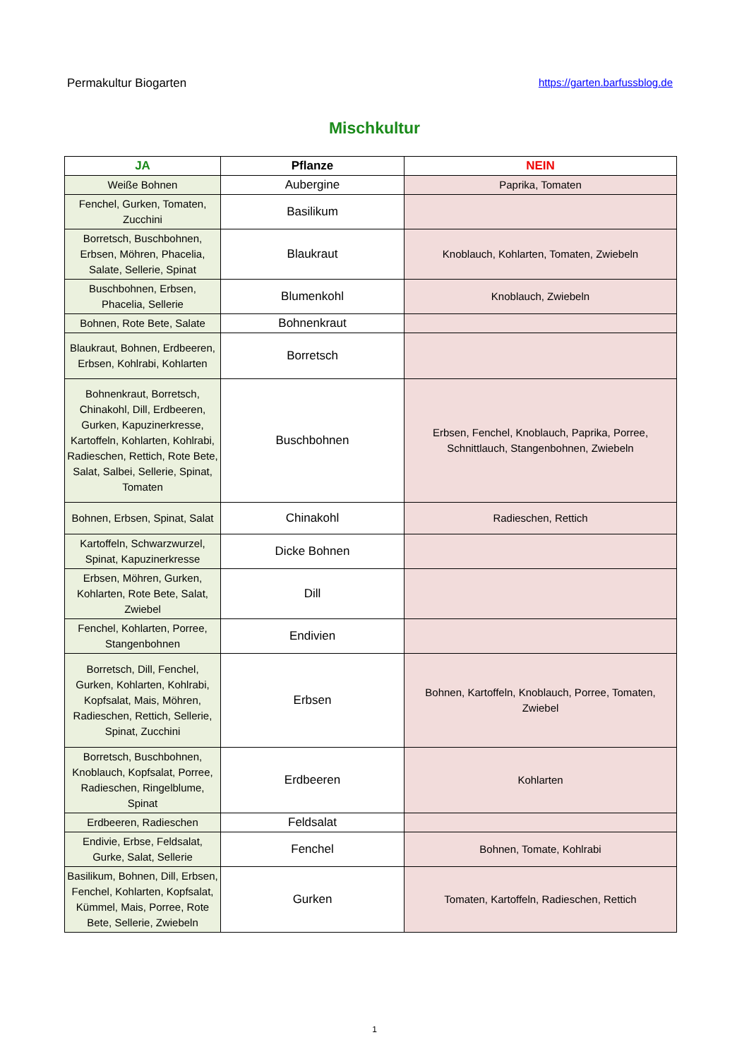Permakultur Biogarten https://garten.barfussblog.de
Mischkultur
| JA | Pflanze | NEIN |
| --- | --- | --- |
| Weiße Bohnen | Aubergine | Paprika, Tomaten |
| Fenchel, Gurken, Tomaten, Zucchini | Basilikum | |
| Borretsch, Buschbohnen, Erbsen, Möhren, Phacelia, Salate, Sellerie, Spinat | Blaukraut | Knoblauch, Kohlarten, Tomaten, Zwiebeln |
| Buschbohnen, Erbsen, Phacelia, Sellerie | Blumenkohl | Knoblauch, Zwiebeln |
| Bohnen, Rote Bete, Salate | Bohnenkraut | |
| Blaukraut, Bohnen, Erdbeeren, Erbsen, Kohlrabi, Kohlarten | Borretsch | |
| Bohnenkraut, Borretsch, Chinakohl, Dill, Erdbeeren, Gurken, Kapuzinerkresse, Kartoffeln, Kohlarten, Kohlrabi, Radieschen, Rettich, Rote Bete, Salat, Salbei, Sellerie, Spinat, Tomaten | Buschbohnen | Erbsen, Fenchel, Knoblauch, Paprika, Porree, Schnittlauch, Stangenbohnen, Zwiebeln |
| Bohnen, Erbsen, Spinat, Salat | Chinakohl | Radieschen, Rettich |
| Kartoffeln, Schwarzwurzel, Spinat, Kapuzinerkresse | Dicke Bohnen | |
| Erbsen, Möhren, Gurken, Kohlarten, Rote Bete, Salat, Zwiebel | Dill | |
| Fenchel, Kohlarten, Porree, Stangenbohnen | Endivien | |
| Borretsch, Dill, Fenchel, Gurken, Kohlarten, Kohlrabi, Kopfsalat, Mais, Möhren, Radieschen, Rettich, Sellerie, Spinat, Zucchini | Erbsen | Bohnen, Kartoffeln, Knoblauch, Porree, Tomaten, Zwiebel |
| Borretsch, Buschbohnen, Knoblauch, Kopfsalat, Porree, Radieschen, Ringelblume, Spinat | Erdbeeren | Kohlarten |
| Erdbeeren, Radieschen | Feldsalat | |
| Endivie, Erbse, Feldsalat, Gurke, Salat, Sellerie | Fenchel | Bohnen, Tomate, Kohlrabi |
| Basilikum, Bohnen, Dill, Erbsen, Fenchel, Kohlarten, Kopfsalat, Kümmel, Mais, Porree, Rote Bete, Sellerie, Zwiebeln | Gurken | Tomaten, Kartoffeln, Radieschen, Rettich |
1